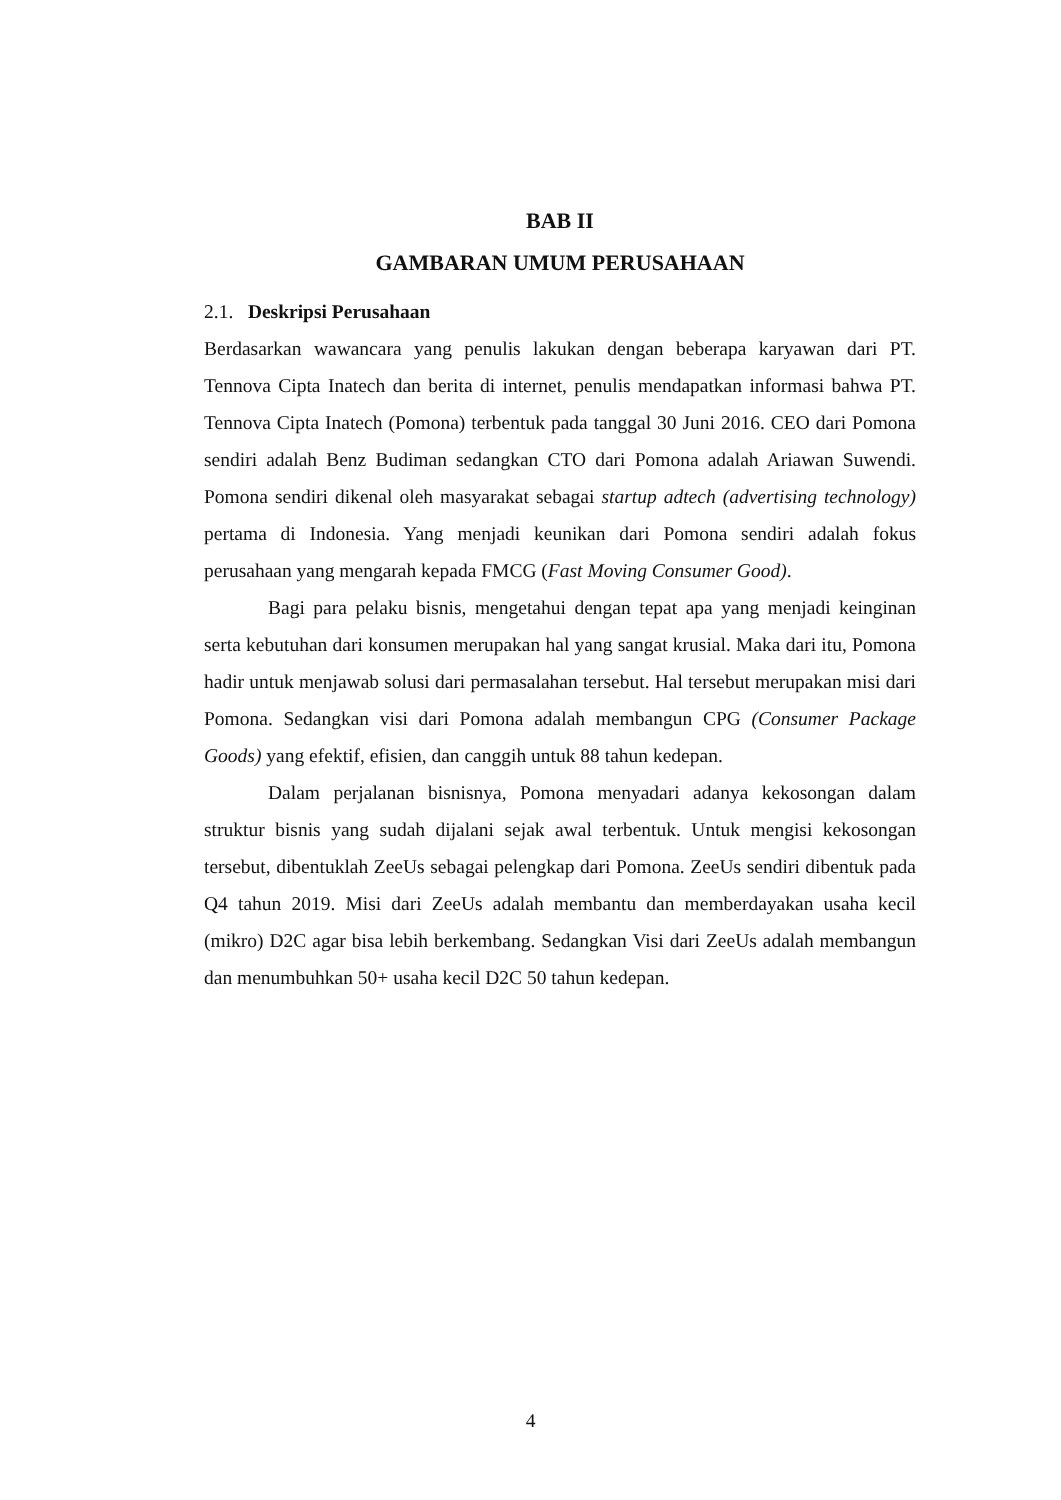BAB II
GAMBARAN UMUM PERUSAHAAN
2.1. Deskripsi Perusahaan
Berdasarkan wawancara yang penulis lakukan dengan beberapa karyawan dari PT. Tennova Cipta Inatech dan berita di internet, penulis mendapatkan informasi bahwa PT. Tennova Cipta Inatech (Pomona) terbentuk pada tanggal 30 Juni 2016. CEO dari Pomona sendiri adalah Benz Budiman sedangkan CTO dari Pomona adalah Ariawan Suwendi. Pomona sendiri dikenal oleh masyarakat sebagai startup adtech (advertising technology) pertama di Indonesia. Yang menjadi keunikan dari Pomona sendiri adalah fokus perusahaan yang mengarah kepada FMCG (Fast Moving Consumer Good).
Bagi para pelaku bisnis, mengetahui dengan tepat apa yang menjadi keinginan serta kebutuhan dari konsumen merupakan hal yang sangat krusial. Maka dari itu, Pomona hadir untuk menjawab solusi dari permasalahan tersebut. Hal tersebut merupakan misi dari Pomona. Sedangkan visi dari Pomona adalah membangun CPG (Consumer Package Goods) yang efektif, efisien, dan canggih untuk 88 tahun kedepan.
Dalam perjalanan bisnisnya, Pomona menyadari adanya kekosongan dalam struktur bisnis yang sudah dijalani sejak awal terbentuk. Untuk mengisi kekosongan tersebut, dibentuklah ZeeUs sebagai pelengkap dari Pomona. ZeeUs sendiri dibentuk pada Q4 tahun 2019. Misi dari ZeeUs adalah membantu dan memberdayakan usaha kecil (mikro) D2C agar bisa lebih berkembang. Sedangkan Visi dari ZeeUs adalah membangun dan menumbuhkan 50+ usaha kecil D2C 50 tahun kedepan.
4